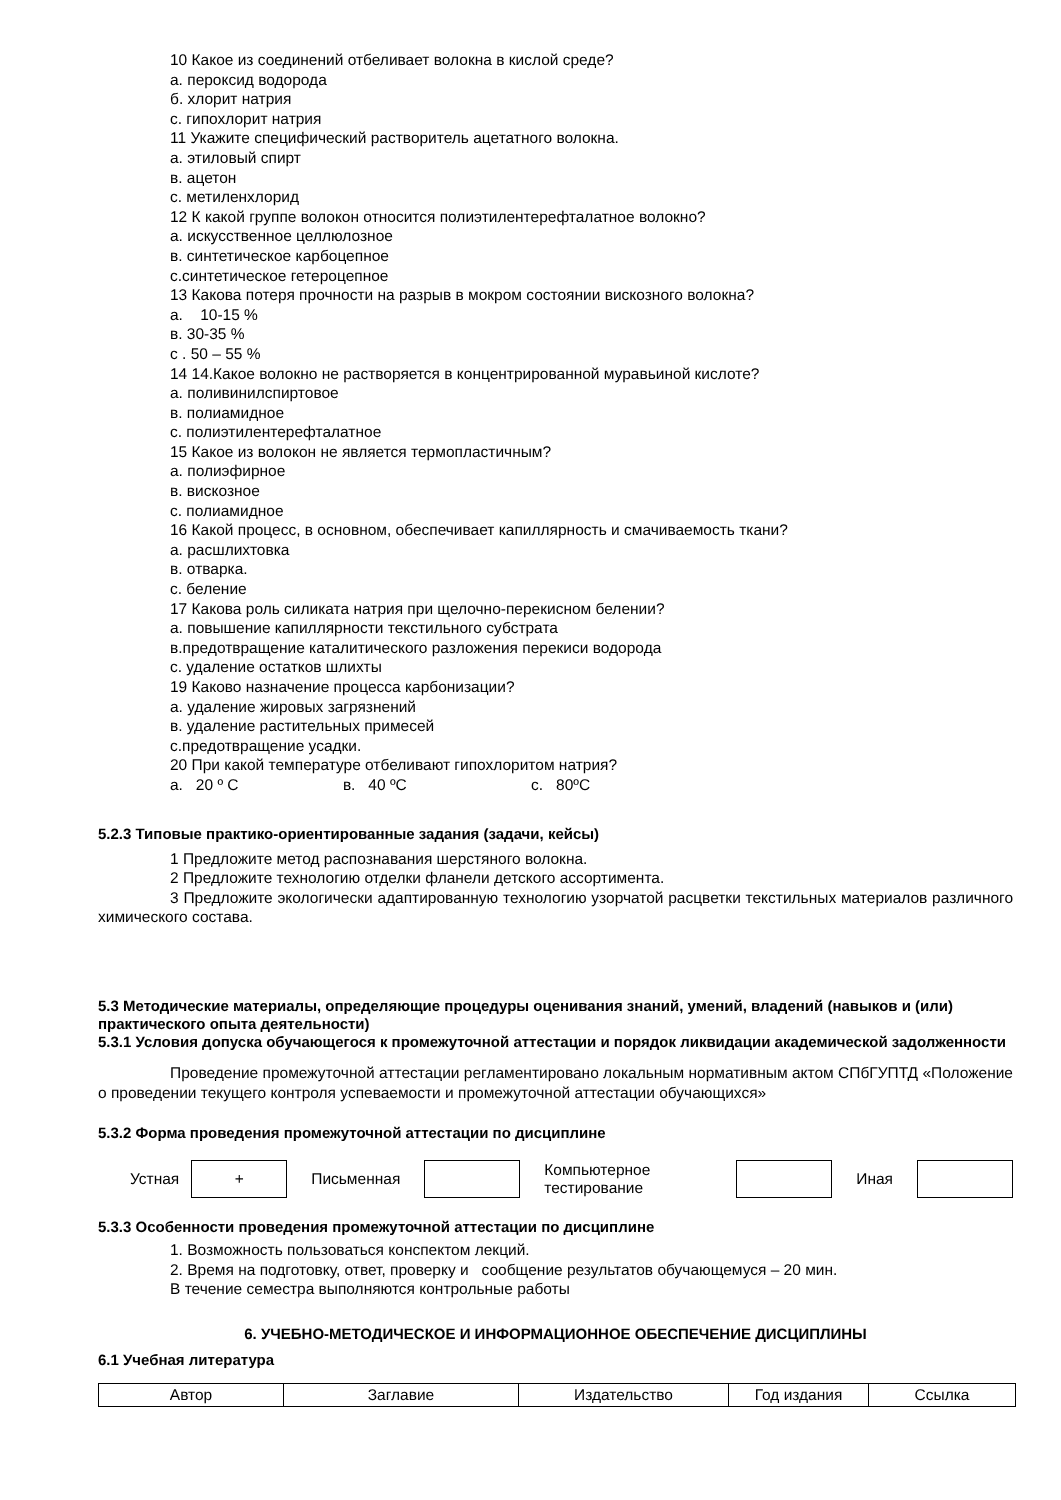10 Какое из соединений отбеливает волокна в кислой среде?
а. пероксид водорода
б. хлорит натрия
с. гипохлорит натрия
11 Укажите специфический растворитель ацетатного волокна.
а. этиловый спирт
в. ацетон
с. метиленхлорид
12 К какой группе волокон относится полиэтилентерефталатное волокно?
а. искусственное целлюлозное
в. синтетическое карбоцепное
с.синтетическое гетероцепное
13 Какова потеря прочности на разрыв в мокром состоянии вискозного волокна?
а. 10-15 %
в. 30-35 %
с . 50 – 55 %
14 14.Какое волокно не растворяется в концентрированной муравьиной кислоте?
а. поливинилспиртовое
в. полиамидное
с. полиэтилентерефталатное
15 Какое из волокон не является термопластичным?
а. полиэфирное
в. вискозное
с. полиамидное
16 Какой процесс, в основном, обеспечивает капиллярность и смачиваемость ткани?
а. расшлихтовка
в. отварка.
с. беление
17 Какова роль силиката натрия при щелочно-перекисном белении?
а. повышение капиллярности текстильного субстрата
в.предотвращение каталитического разложения перекиси водорода
с. удаление остатков шлихты
19 Каково назначение процесса карбонизации?
а. удаление жировых загрязнений
в. удаление растительных примесей
с.предотвращение усадки.
20 При какой температуре отбеливают гипохлоритом натрия?
а. 20 º С в. 40 ºС с. 80ºС
5.2.3 Типовые практико-ориентированные задания (задачи, кейсы)
1 Предложите метод распознавания шерстяного волокна.
2 Предложите технологию отделки фланели детского ассортимента.
3 Предложите экологически адаптированную технологию узорчатой расцветки текстильных материалов различного химического состава.
5.3 Методические материалы, определяющие процедуры оценивания знаний, умений, владений (навыков и (или) практического опыта деятельности)
5.3.1 Условия допуска обучающегося к промежуточной аттестации и порядок ликвидации академической задолженности
Проведение промежуточной аттестации регламентировано локальным нормативным актом СПбГУПТД «Положение о проведении текущего контроля успеваемости и промежуточной аттестации обучающихся»
5.3.2 Форма проведения промежуточной аттестации по дисциплине
| Устная | + | Письменная | | Компьютерное тестирование | | Иная | |
5.3.3 Особенности проведения промежуточной аттестации по дисциплине
1. Возможность пользоваться конспектом лекций.
2. Время на подготовку, ответ, проверку и сообщение результатов обучающемуся – 20 мин.
В течение семестра выполняются контрольные работы
6. УЧЕБНО-МЕТОДИЧЕСКОЕ И ИНФОРМАЦИОННОЕ ОБЕСПЕЧЕНИЕ ДИСЦИПЛИНЫ
6.1 Учебная литература
| Автор | Заглавие | Издательство | Год издания | Ссылка |
| --- | --- | --- | --- | --- |